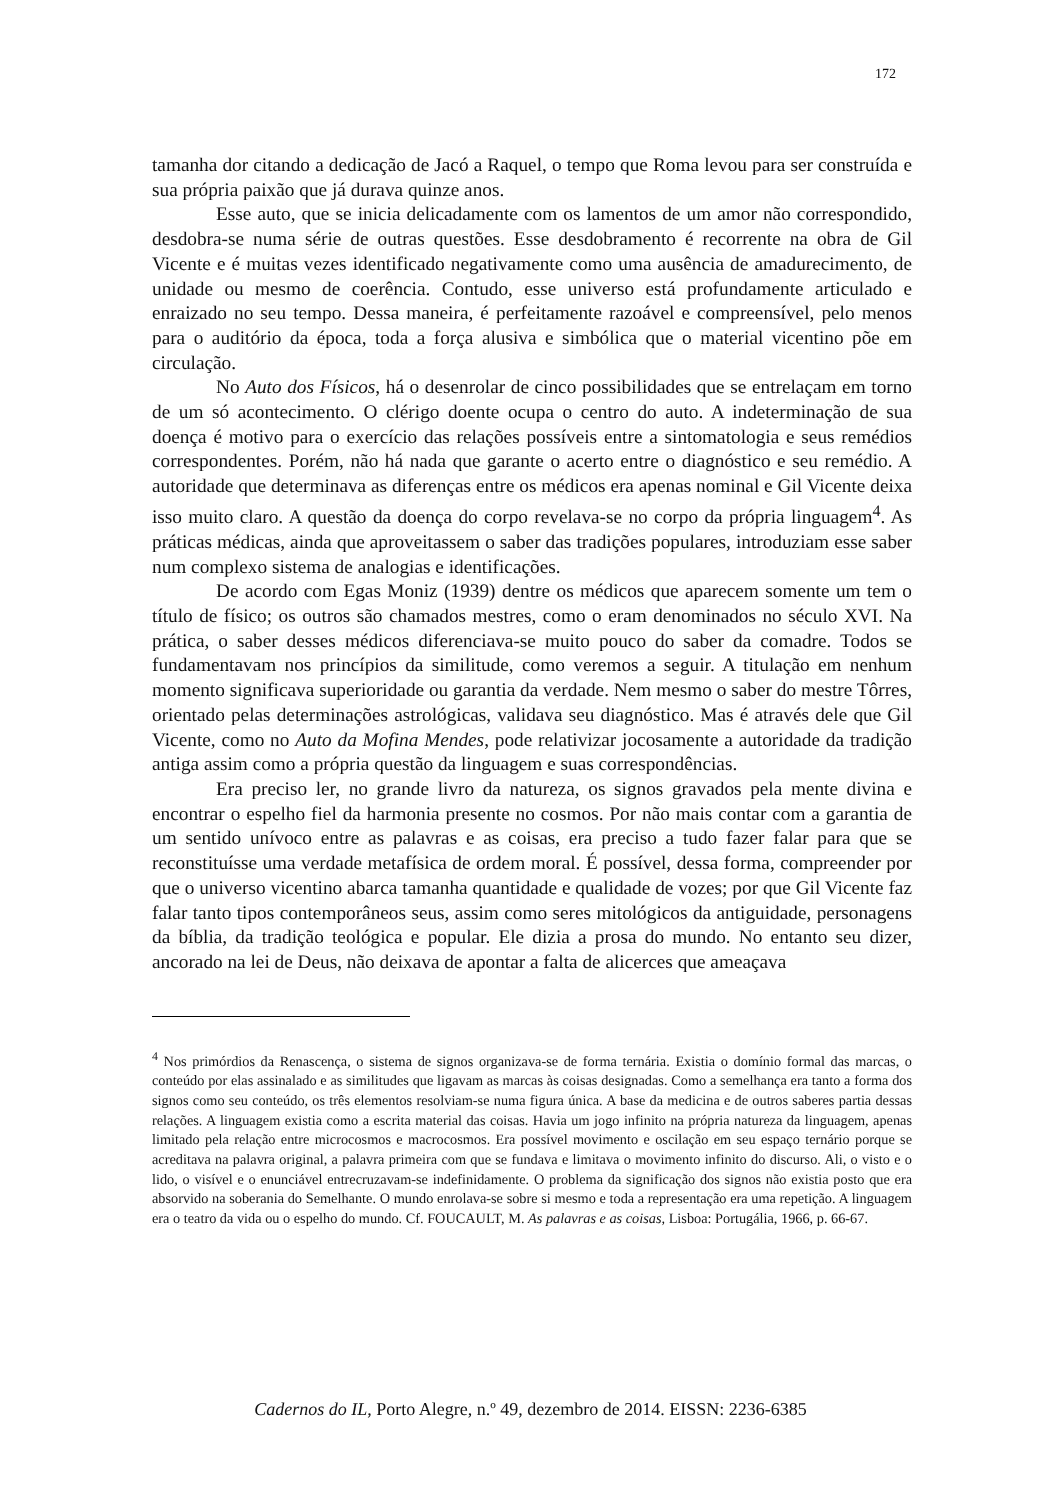172
tamanha dor citando a dedicação de Jacó a Raquel, o tempo que Roma levou para ser construída e sua própria paixão que já durava quinze anos.
Esse auto, que se inicia delicadamente com os lamentos de um amor não correspondido, desdobra-se numa série de outras questões. Esse desdobramento é recorrente na obra de Gil Vicente e é muitas vezes identificado negativamente como uma ausência de amadurecimento, de unidade ou mesmo de coerência. Contudo, esse universo está profundamente articulado e enraizado no seu tempo. Dessa maneira, é perfeitamente razoável e compreensível, pelo menos para o auditório da época, toda a força alusiva e simbólica que o material vicentino põe em circulação.
No Auto dos Físicos, há o desenrolar de cinco possibilidades que se entrelaçam em torno de um só acontecimento. O clérigo doente ocupa o centro do auto. A indeterminação de sua doença é motivo para o exercício das relações possíveis entre a sintomatologia e seus remédios correspondentes. Porém, não há nada que garante o acerto entre o diagnóstico e seu remédio. A autoridade que determinava as diferenças entre os médicos era apenas nominal e Gil Vicente deixa isso muito claro. A questão da doença do corpo revelava-se no corpo da própria linguagem<sup>4</sup>. As práticas médicas, ainda que aproveitassem o saber das tradições populares, introduziam esse saber num complexo sistema de analogias e identificações.
De acordo com Egas Moniz (1939) dentre os médicos que aparecem somente um tem o título de físico; os outros são chamados mestres, como o eram denominados no século XVI. Na prática, o saber desses médicos diferenciava-se muito pouco do saber da comadre. Todos se fundamentavam nos princípios da similitude, como veremos a seguir. A titulação em nenhum momento significava superioridade ou garantia da verdade. Nem mesmo o saber do mestre Tôrres, orientado pelas determinações astrológicas, validava seu diagnóstico. Mas é através dele que Gil Vicente, como no Auto da Mofina Mendes, pode relativizar jocosamente a autoridade da tradição antiga assim como a própria questão da linguagem e suas correspondências.
Era preciso ler, no grande livro da natureza, os signos gravados pela mente divina e encontrar o espelho fiel da harmonia presente no cosmos. Por não mais contar com a garantia de um sentido unívoco entre as palavras e as coisas, era preciso a tudo fazer falar para que se reconstituísse uma verdade metafísica de ordem moral. É possível, dessa forma, compreender por que o universo vicentino abarca tamanha quantidade e qualidade de vozes; por que Gil Vicente faz falar tanto tipos contemporâneos seus, assim como seres mitológicos da antiguidade, personagens da bíblia, da tradição teológica e popular. Ele dizia a prosa do mundo. No entanto seu dizer, ancorado na lei de Deus, não deixava de apontar a falta de alicerces que ameaçava
<sup>4</sup> Nos primórdios da Renascença, o sistema de signos organizava-se de forma ternária. Existia o domínio formal das marcas, o conteúdo por elas assinalado e as similitudes que ligavam as marcas às coisas designadas. Como a semelhança era tanto a forma dos signos como seu conteúdo, os três elementos resolviam-se numa figura única. A base da medicina e de outros saberes partia dessas relações. A linguagem existia como a escrita material das coisas. Havia um jogo infinito na própria natureza da linguagem, apenas limitado pela relação entre microcosmos e macrocosmos. Era possível movimento e oscilação em seu espaço ternário porque se acreditava na palavra original, a palavra primeira com que se fundava e limitava o movimento infinito do discurso. Ali, o visto e o lido, o visível e o enunciável entrecruzavam-se indefinidamente. O problema da significação dos signos não existia posto que era absorvido na soberania do Semelhante. O mundo enrolava-se sobre si mesmo e toda a representação era uma repetição. A linguagem era o teatro da vida ou o espelho do mundo. Cf. FOUCAULT, M. As palavras e as coisas, Lisboa: Portugália, 1966, p. 66-67.
Cadernos do IL, Porto Alegre, n.º 49, dezembro de 2014. EISSN: 2236-6385